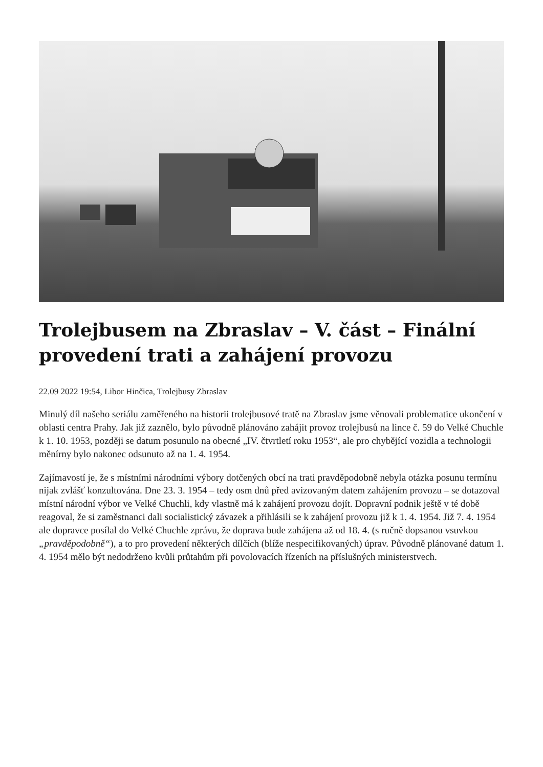Trolejbusem na Zbraslav – V. část – Finální provedení trati a zahájení provozu
22.09 2022 19:54, Libor Hinčica, Trolejbusy Zbraslav
Minulý díl našeho seriálu zaměřeného na historii trolejbusové tratě na Zbraslav jsme věnovali problematice ukončení v oblasti centra Prahy. Jak již zaznělo, bylo původně plánováno zahájit provoz trolejbusů na lince č. 59 do Velké Chuchle k 1. 10. 1953, později se datum posunulo na obecné „IV. čtvrtletí roku 1953“, ale pro chybějící vozidla a technologii měnírny bylo nakonec odsunuto až na 1. 4. 1954.
Zajímavostí je, že s místními národními výbory dotčených obcí na trati pravděpodobně nebyla otázka posunu termínu nijak zvlášť konzultována. Dne 23. 3. 1954 – tedy osm dnů před avizovaným datem zahájením provozu – se dotazoval místní národní výbor ve Velké Chuchli, kdy vlastně má k zahájení provozu dojít. Dopravní podnik ještě v té době reagoval, že si zaměstnanci dali socialistický závazek a přihlásili se k zahájení provozu již k 1. 4. 1954. Již 7. 4. 1954 ale dopravce posílal do Velké Chuchle zprávu, že doprava bude zahájena až od 18. 4. (s ručně dopsanou vsuvkou „pravděpodobně“), a to pro provedení některých dílčích (blíže nespecifikovaných) úprav. Původně plánované datum 1. 4. 1954 mělo být nedodrženo kvůli průtahům při povolovacích řízeních na příslušných ministerstvech.